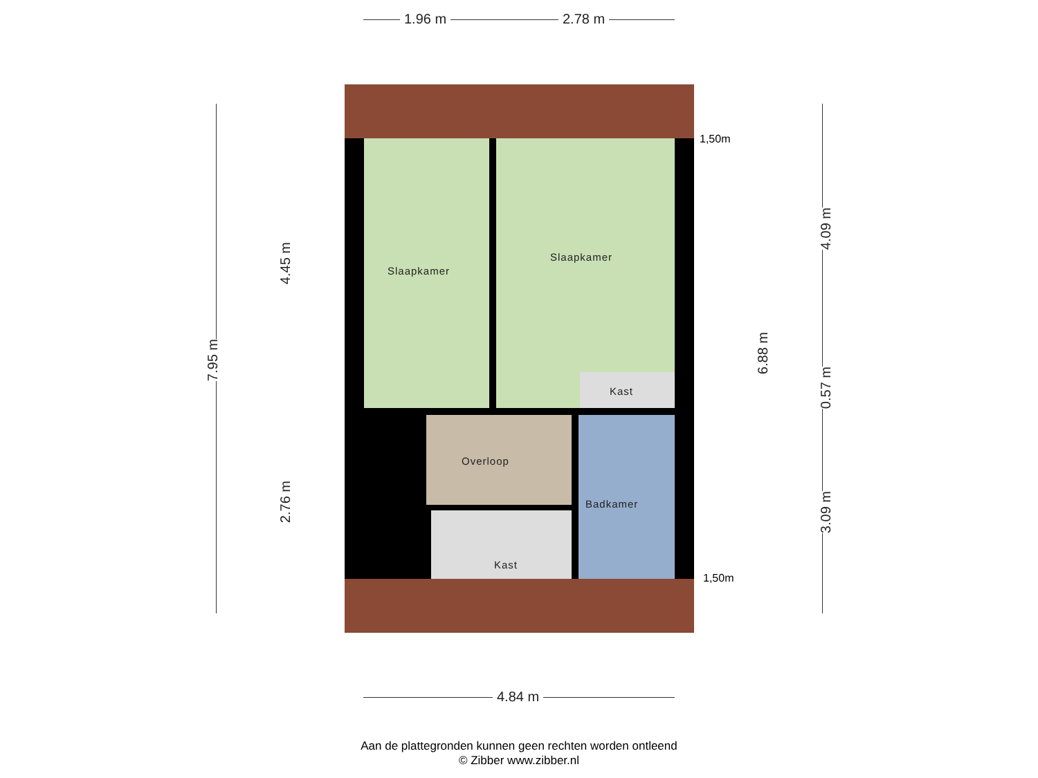1.96 m 2.78 m
Slaapkamer
Slaapkamer
Kast
Overloop
Badkamer
Kast
7.95 m
4.45 m
2.76 m
1,50m
6.88 m
1,50m
4.09 m
0.57 m
3.09 m
4.84 m
Aan de plattegronden kunnen geen rechten worden ontleend
© Zibber www.zibber.nl